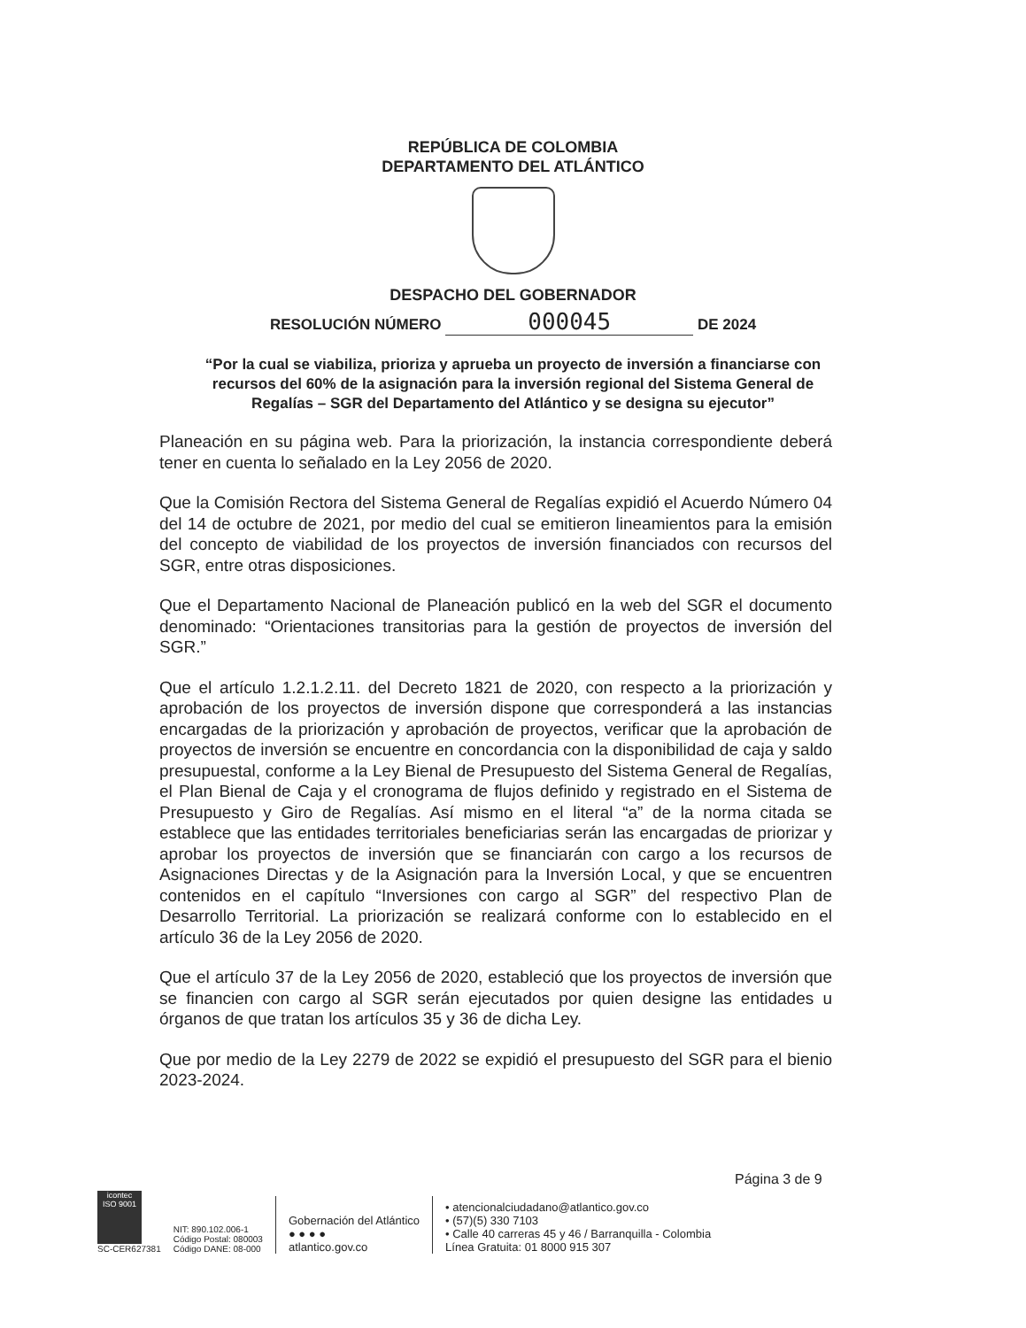REPÚBLICA DE COLOMBIA
DEPARTAMENTO DEL ATLÁNTICO
DESPACHO DEL GOBERNADOR
RESOLUCIÓN NÚMERO 000045 DE 2024
“Por la cual se viabiliza, prioriza y aprueba un proyecto de inversión a financiarse con recursos del 60% de la asignación para la inversión regional del Sistema General de Regalías – SGR del Departamento del Atlántico y se designa su ejecutor”
Planeación en su página web. Para la priorización, la instancia correspondiente deberá tener en cuenta lo señalado en la Ley 2056 de 2020.
Que la Comisión Rectora del Sistema General de Regalías expidió el Acuerdo Número 04 del 14 de octubre de 2021, por medio del cual se emitieron lineamientos para la emisión del concepto de viabilidad de los proyectos de inversión financiados con recursos del SGR, entre otras disposiciones.
Que el Departamento Nacional de Planeación publicó en la web del SGR el documento denominado: “Orientaciones transitorias para la gestión de proyectos de inversión del SGR.”
Que el artículo 1.2.1.2.11. del Decreto 1821 de 2020, con respecto a la priorización y aprobación de los proyectos de inversión dispone que corresponderá a las instancias encargadas de la priorización y aprobación de proyectos, verificar que la aprobación de proyectos de inversión se encuentre en concordancia con la disponibilidad de caja y saldo presupuestal, conforme a la Ley Bienal de Presupuesto del Sistema General de Regalías, el Plan Bienal de Caja y el cronograma de flujos definido y registrado en el Sistema de Presupuesto y Giro de Regalías. Así mismo en el literal “a” de la norma citada se establece que las entidades territoriales beneficiarias serán las encargadas de priorizar y aprobar los proyectos de inversión que se financiarán con cargo a los recursos de Asignaciones Directas y de la Asignación para la Inversión Local, y que se encuentren contenidos en el capítulo “Inversiones con cargo al SGR” del respectivo Plan de Desarrollo Territorial. La priorización se realizará conforme con lo establecido en el artículo 36 de la Ley 2056 de 2020.
Que el artículo 37 de la Ley 2056 de 2020, estableció que los proyectos de inversión que se financien con cargo al SGR serán ejecutados por quien designe las entidades u órganos de que tratan los artículos 35 y 36 de dicha Ley.
Que por medio de la Ley 2279 de 2022 se expidió el presupuesto del SGR para el bienio 2023-2024.
Página 3 de 9
icontec
ISO 9001
SC-CER627381
NIT: 890.102.006-1
Código Postal: 080003
Código DANE: 08-000
Gobernación del Atlántico
● ● ● ●
atlantico.gov.co
• atencionalciudadano@atlantico.gov.co
• (57)(5) 330 7103
• Calle 40 carreras 45 y 46 / Barranquilla - Colombia
Línea Gratuita: 01 8000 915 307